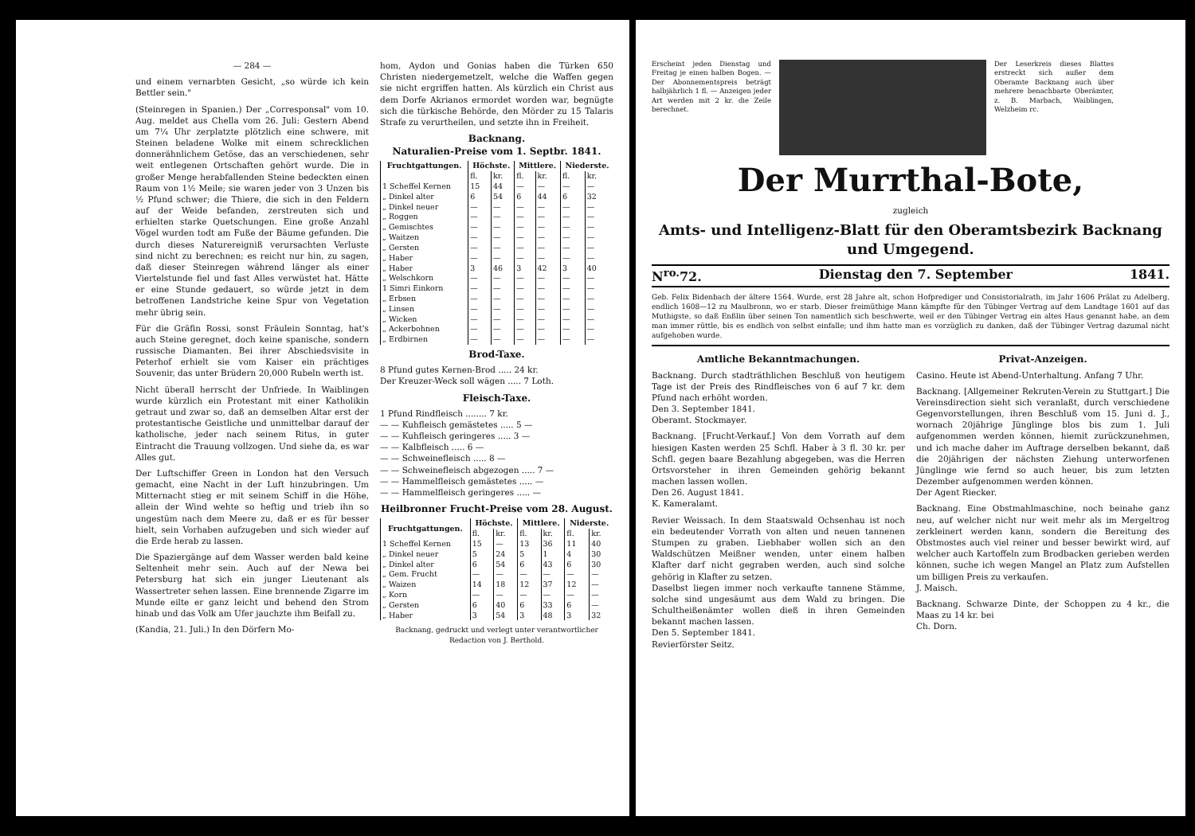— 284 —
und einem vernarbten Gesicht, „so würde ich kein Bettler sein."
(Steinregen in Spanien.) Der „Corresponsal" vom 10. Aug. meldet aus Chella vom 26. Juli: Gestern Abend um 7¼ Uhr zerplatzte plötzlich eine schwere, mit Steinen beladene Wolke mit einem schrecklichen donnerähnlichem Getöse, das an verschiedenen, sehr weit entlegenen Ortschaften gehört wurde. Die in großer Menge herabfallenden Steine bedeckten einen Raum von 1½ Meile; sie waren jeder von 3 Unzen bis ½ Pfund schwer; die Thiere, die sich in den Feldern auf der Weide befanden, zerstreuten sich und erhielten starke Quetschungen. Eine große Anzahl Vögel wurden todt am Fuße der Bäume gefunden. Die durch dieses Naturereigniß verursachten Verluste sind nicht zu berechnen; es reicht nur hin, zu sagen, daß dieser Steinregen während länger als einer Viertelstunde fiel und fast Alles verwüstet hat. Hätte er eine Stunde gedauert, so würde jetzt in dem betroffenen Landstriche keine Spur von Vegetation mehr übrig sein.
Für die Gräfin Rossi, sonst Fräulein Sonntag, hat's auch Steine geregnet, doch keine spanische, sondern russische Diamanten. Bei ihrer Abschiedsvisite in Peterhof erhielt sie vom Kaiser ein prächtiges Souvenir, das unter Brüdern 20,000 Rubeln werth ist.
Nicht überall herrscht der Unfriede. In Waiblingen wurde kürzlich ein Protestant mit einer Katholikin getraut und zwar so, daß an demselben Altar erst der protestantische Geistliche und unmittelbar darauf der katholische, jeder nach seinem Ritus, in guter Eintracht die Trauung vollzogen. Und siehe da, es war Alles gut.
Der Luftschiffer Green in London hat den Versuch gemacht, eine Nacht in der Luft hinzubringen. Um Mitternacht stieg er mit seinem Schiff in die Höhe, allein der Wind wehte so heftig und trieb ihn so ungestüm nach dem Meere zu, daß er es für besser hielt, sein Vorhaben aufzugeben und sich wieder auf die Erde herab zu lassen.
Die Spaziergänge auf dem Wasser werden bald keine Seltenheit mehr sein. Auch auf der Newa bei Petersburg hat sich ein junger Lieutenant als Wassertreter sehen lassen. Eine brennende Zigarre im Munde eilte er ganz leicht und behend den Strom hinab und das Volk am Ufer jauchzte ihm Beifall zu.
(Kandia, 21. Juli.) In den Dörfern Mo-
hom, Aydon und Gonias haben die Türken 650 Christen niedergemetzelt, welche die Waffen gegen sie nicht ergriffen hatten. Als kürzlich ein Christ aus dem Dorfe Akrianos ermordet worden war, begnügte sich die türkische Behörde, den Mörder zu 15 Talaris Strafe zu verurtheilen, und setzte ihn in Freiheit.
Backnang.
Naturalien-Preise vom 1. Septbr. 1841.
| Fruchtgattungen. | Höchste. | | Mittlere. | | Niederste. | |
| --- | --- | --- | --- | --- | --- | --- |
| | fl. | kr. | fl. | kr. | fl. | kr. |
| 1 Scheffel Kernen | 15 | 44 | — | — | — | — |
| „ Dinkel alter | 6 | 54 | 6 | 44 | 6 | 32 |
| „ Dinkel neuer | — | — | — | — | — | — |
| „ Roggen | — | — | — | — | — | — |
| „ Gemischtes | — | — | — | — | — | — |
| „ Waitzen | — | — | — | — | — | — |
| „ Gersten | — | — | — | — | — | — |
| „ Haber | — | — | — | — | — | — |
| „ Haber | 3 | 46 | 3 | 42 | 3 | 40 |
| „ Welschkorn | — | — | — | — | — | — |
| 1 Simri Einkorn | — | — | — | — | — | — |
| „ Erbsen | — | — | — | — | — | — |
| „ Linsen | — | — | — | — | — | — |
| „ Wicken | — | — | — | — | — | — |
| „ Ackerbohnen | — | — | — | — | — | — |
| „ Erdbirnen | — | — | — | — | — | — |
Brod-Taxe.
8 Pfund gutes Kernen-Brod ..... 24 kr.
Der Kreuzer-Weck soll wägen ..... 7 Loth.
Fleisch-Taxe.
1 Pfund Rindfleisch ........ 7 kr.
— — Kuhfleisch gemästetes ..... 5 —
— — Kuhfleisch geringeres ..... 3 —
— — Kalbfleisch ..... 6 —
— — Schweinefleisch ..... 8 —
— — Schweinefleisch abgezogen ..... 7 —
— — Hammelfleisch gemästetes ..... —
— — Hammelfleisch geringeres ..... —
Heilbronner Frucht-Preise vom 28. August.
| Fruchtgattungen. | Höchste. | | Mittlere. | | Niderste. | |
| --- | --- | --- | --- | --- | --- | --- |
| | fl. | kr. | fl. | kr. | fl. | kr. |
| 1 Scheffel Kernen | 15 | — | 13 | 36 | 11 | 40 |
| „ Dinkel neuer | 5 | 24 | 5 | 1 | 4 | 30 |
| „ Dinkel alter | 6 | 54 | 6 | 43 | 6 | 30 |
| „ Gem. Frucht | — | — | — | — | — | — |
| „ Waizen | 14 | 18 | 12 | 37 | 12 | — |
| „ Korn | — | — | — | — | — | — |
| „ Gersten | 6 | 40 | 6 | 33 | 6 | — |
| „ Haber | 3 | 54 | 3 | 48 | 3 | 32 |
Backnang, gedruckt und verlegt unter verantwortlicher Redaction von J. Berthold.
Erscheint jeden Dienstag und Freitag je einen halben Bogen. — Der Abonnementspreis beträgt halbjährlich 1 fl. — Anzeigen jeder Art werden mit 2 kr. die Zeile berechnet.
Der Leserkreis dieses Blattes erstreckt sich außer dem Oberamte Backnang auch über mehrere benachbarte Oberämter, z. B. Marbach, Waiblingen, Welzheim rc.
Der Murrthal-Bote,
zugleich
Amts- und Intelligenz-Blatt für den Oberamtsbezirk Backnang und Umgegend.
N<sup>ro.</sup>72. Dienstag den 7. September 1841.
Geb. Felix Bidenbach der ältere 1564. Wurde, erst 28 Jahre alt, schon Hofprediger und Consistorialrath, im Jahr 1606 Prälat zu Adelberg, endlich 1608—12 zu Maulbronn, wo er starb. Dieser freimüthige Mann kämpfte für den Tübinger Vertrag auf dem Landtage 1601 auf das Muthigste, so daß Enßlin über seinen Ton namentlich sich beschwerte, weil er den Tübinger Vertrag ein altes Haus genannt habe, an dem man immer rüttle, bis es endlich von selbst einfalle; und ihm hatte man es vorzüglich zu danken, daß der Tübinger Vertrag dazumal nicht aufgehoben wurde.
Amtliche Bekanntmachungen.
Backnang. Durch stadträthlichen Beschluß von heutigem Tage ist der Preis des Rindfleisches von 6 auf 7 kr. dem Pfund nach erhöht worden.
Den 3. September 1841.
Oberamt. Stockmayer.
Backnang. [Frucht-Verkauf.] Von dem Vorrath auf dem hiesigen Kasten werden 25 Schfl. Haber à 3 fl. 30 kr. per Schfl. gegen baare Bezahlung abgegeben, was die Herren Ortsvorsteher in ihren Gemeinden gehörig bekannt machen lassen wollen.
Den 26. August 1841.
K. Kameralamt.
Revier Weissach. In dem Staatswald Ochsenhau ist noch ein bedeutender Vorrath von alten und neuen tannenen Stumpen zu graben. Liebhaber wollen sich an den Waldschützen Meißner wenden, unter einem halben Klafter darf nicht gegraben werden, auch sind solche gehörig in Klafter zu setzen.
Daselbst liegen immer noch verkaufte tannene Stämme, solche sind ungesäumt aus dem Wald zu bringen. Die Schultheißenämter wollen dieß in ihren Gemeinden bekannt machen lassen.
Den 5. September 1841.
Revierförster Seitz.
Privat-Anzeigen.
Casino. Heute ist Abend-Unterhaltung. Anfang 7 Uhr.
Backnang. [Allgemeiner Rekruten-Verein zu Stuttgart.] Die Vereinsdirection sieht sich veranlaßt, durch verschiedene Gegenvorstellungen, ihren Beschluß vom 15. Juni d. J., wornach 20jährige Jünglinge blos bis zum 1. Juli aufgenommen werden können, hiemit zurückzunehmen, und ich mache daher im Auftrage derselben bekannt, daß die 20jährigen der nächsten Ziehung unterworfenen Jünglinge wie fernd so auch heuer, bis zum letzten Dezember aufgenommen werden können.
Der Agent Riecker.
Backnang. Eine Obstmahlmaschine, noch beinahe ganz neu, auf welcher nicht nur weit mehr als im Mergeltrog zerkleinert werden kann, sondern die Bereitung des Obstmostes auch viel reiner und besser bewirkt wird, auf welcher auch Kartoffeln zum Brodbacken gerieben werden können, suche ich wegen Mangel an Platz zum Aufstellen um billigen Preis zu verkaufen.
J. Maisch.
Backnang. Schwarze Dinte, der Schoppen zu 4 kr., die Maas zu 14 kr. bei
Ch. Dorn.